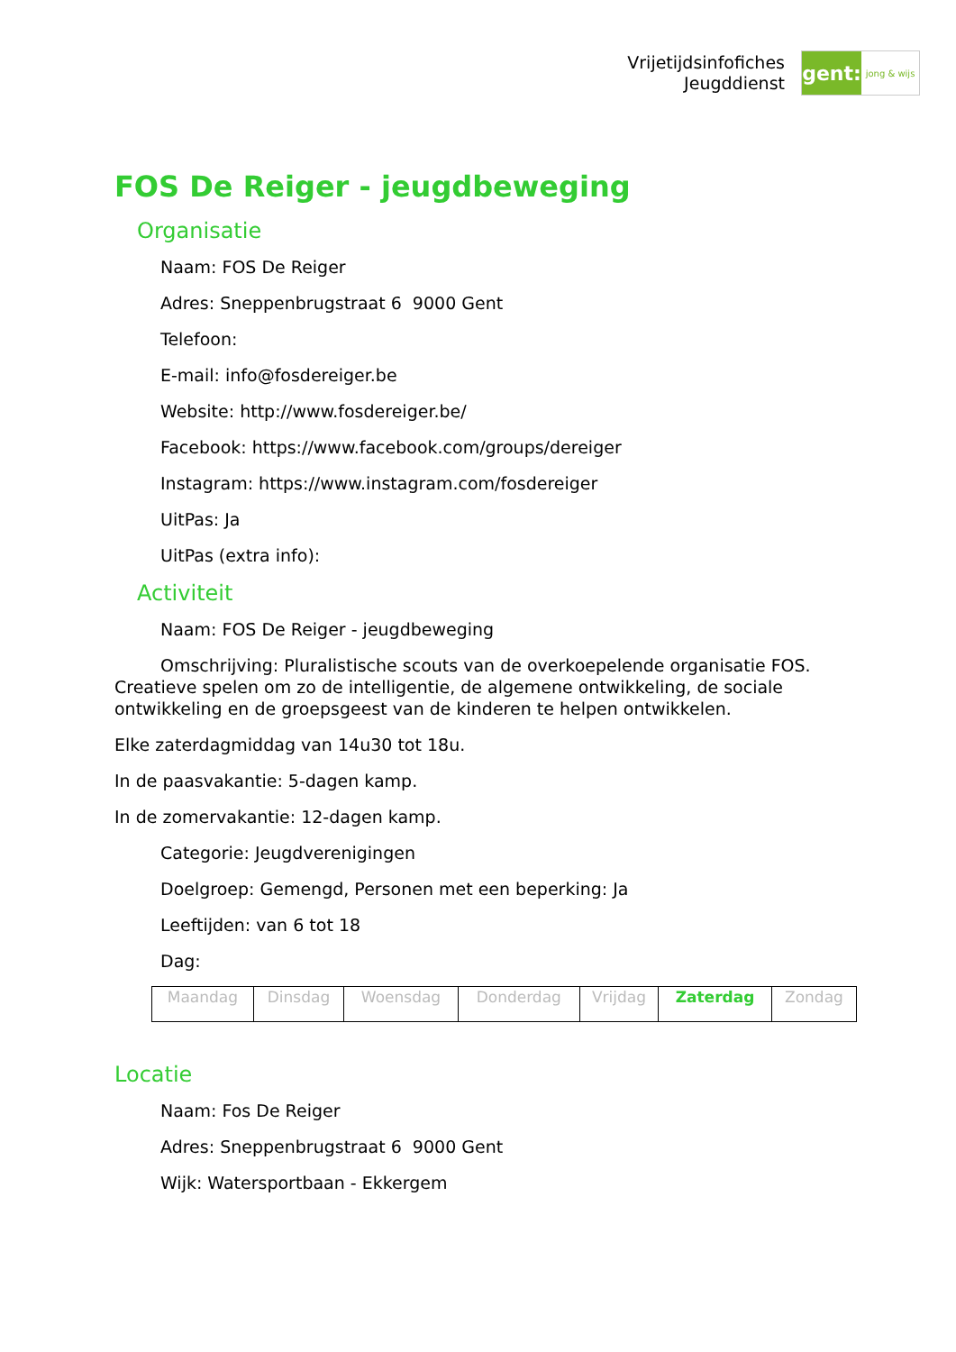Vrijetijdsinfofiches
Jeugddienst
gent:
jong & wijs
FOS De Reiger - jeugdbeweging
Organisatie
Naam: FOS De Reiger
Adres: Sneppenbrugstraat 6 9000 Gent
Telefoon:
E-mail: info@fosdereiger.be
Website: http://www.fosdereiger.be/
Facebook: https://www.facebook.com/groups/dereiger
Instagram: https://www.instagram.com/fosdereiger
UitPas: Ja
UitPas (extra info):
Activiteit
Naam: FOS De Reiger - jeugdbeweging
Omschrijving: Pluralistische scouts van de overkoepelende organisatie FOS. Creatieve spelen om zo de intelligentie, de algemene ontwikkeling, de sociale ontwikkeling en de groepsgeest van de kinderen te helpen ontwikkelen.
Elke zaterdagmiddag van 14u30 tot 18u.
In de paasvakantie: 5-dagen kamp.
In de zomervakantie: 12-dagen kamp.
Categorie: Jeugdverenigingen
Doelgroep: Gemengd, Personen met een beperking: Ja
Leeftijden: van 6 tot 18
Dag:
| Maandag | Dinsdag | Woensdag | Donderdag | Vrijdag | Zaterdag | Zondag |
Locatie
Naam: Fos De Reiger
Adres: Sneppenbrugstraat 6 9000 Gent
Wijk: Watersportbaan - Ekkergem